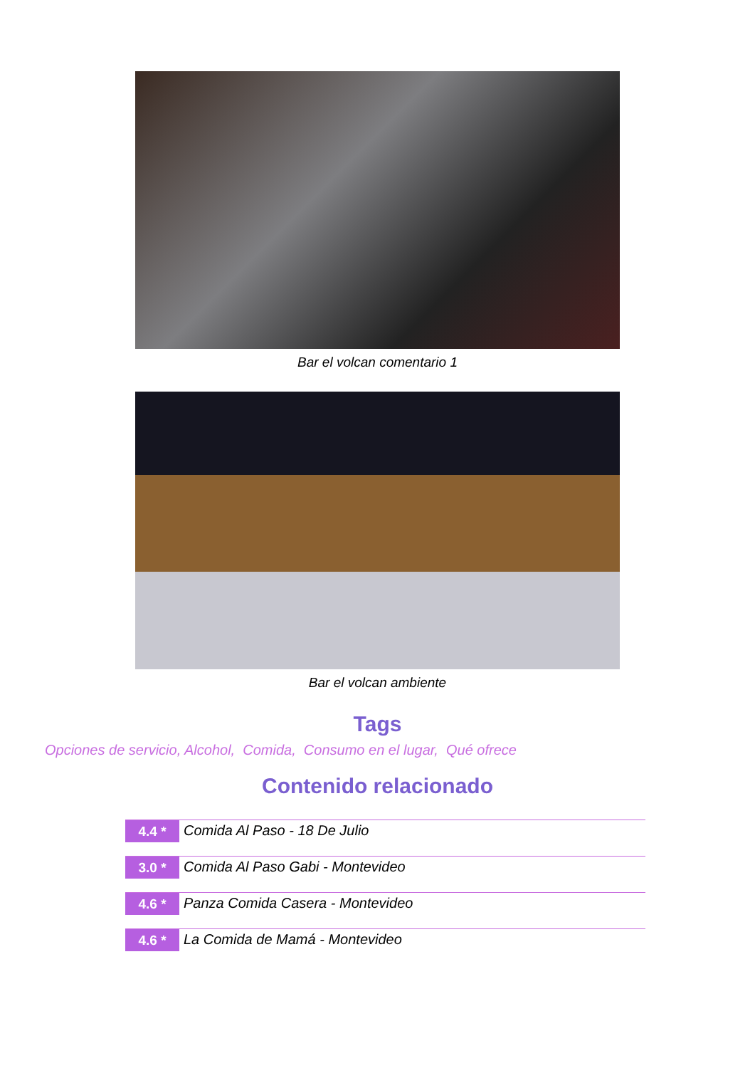Bar el volcan comentario 1
Bar el volcan ambiente
Tags
Opciones de servicio, Alcohol, Comida, Consumo en el lugar, Qué ofrece
Contenido relacionado
4.4 *
Comida Al Paso - 18 De Julio
3.0 *
Comida Al Paso Gabi - Montevideo
4.6 *
Panza Comida Casera - Montevideo
4.6 *
La Comida de Mamá - Montevideo